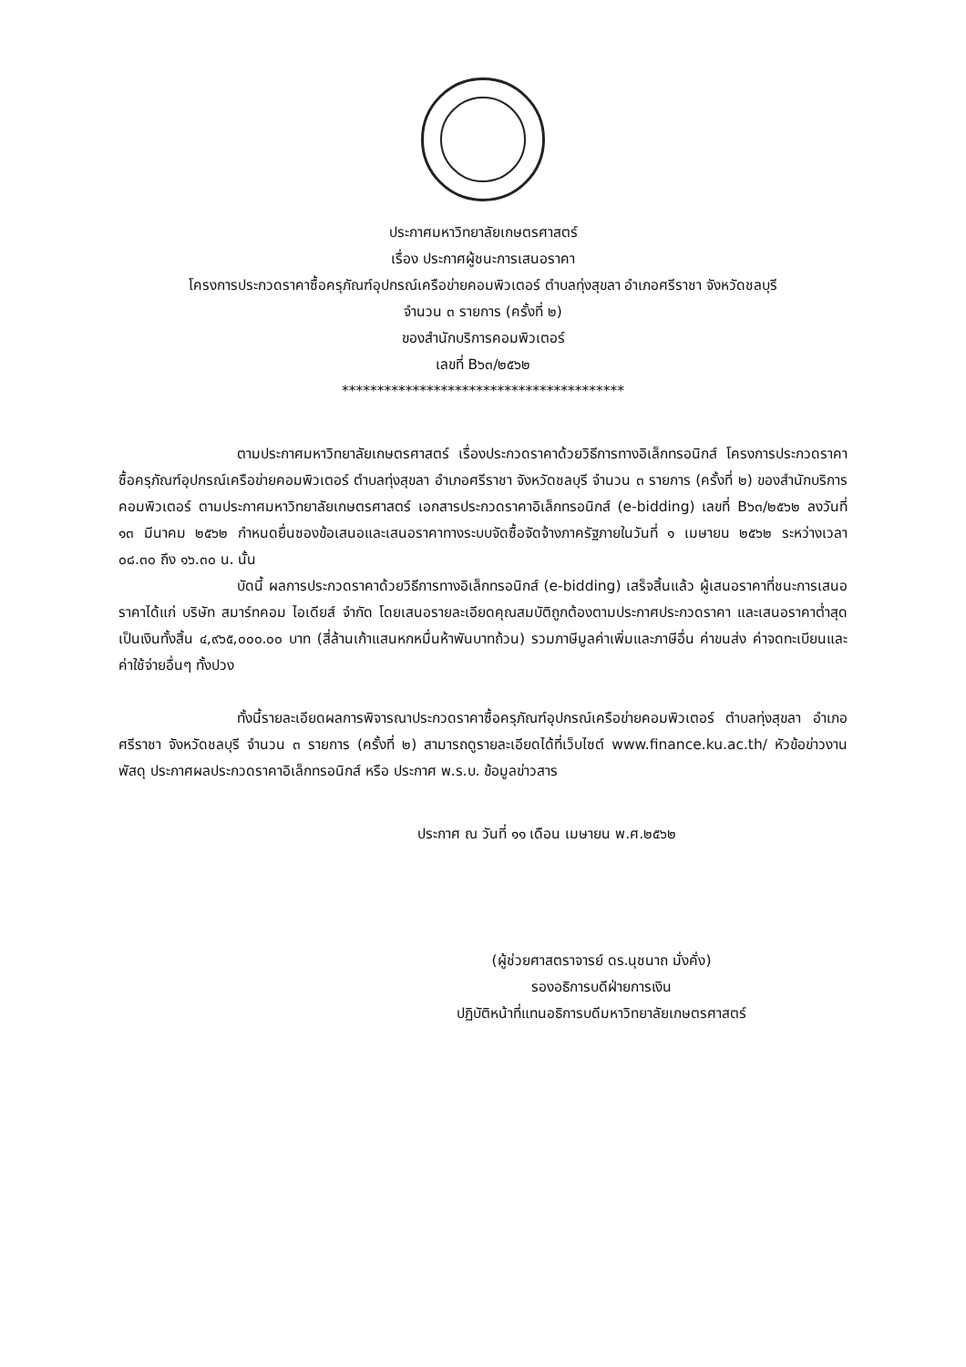ประกาศมหาวิทยาลัยเกษตรศาสตร์
เรื่อง ประกาศผู้ชนะการเสนอราคา
โครงการประกวดราคาซื้อครุภัณฑ์อุปกรณ์เครือข่ายคอมพิวเตอร์ ตำบลทุ่งสุขลา อำเภอศรีราชา จังหวัดชลบุรี
จำนวน ๓ รายการ (ครั้งที่ ๒)
ของสำนักบริการคอมพิวเตอร์
เลขที่ B๖๓/๒๕๖๒
****************************************
ตามประกาศมหาวิทยาลัยเกษตรศาสตร์ เรื่องประกวดราคาด้วยวิธีการทางอิเล็กทรอนิกส์ โครงการประกวดราคาซื้อครุภัณฑ์อุปกรณ์เครือข่ายคอมพิวเตอร์ ตำบลทุ่งสุขลา อำเภอศรีราชา จังหวัดชลบุรี จำนวน ๓ รายการ (ครั้งที่ ๒) ของสำนักบริการคอมพิวเตอร์ ตามประกาศมหาวิทยาลัยเกษตรศาสตร์ เอกสารประกวดราคาอิเล็กทรอนิกส์ (e-bidding) เลขที่ B๖๓/๒๕๖๒ ลงวันที่ ๑๓ มีนาคม ๒๕๖๒ กำหนดยื่นซองข้อเสนอและเสนอราคาทางระบบจัดซื้อจัดจ้างภาครัฐภายในวันที่ ๑ เมษายน ๒๕๖๒ ระหว่างเวลา ๐๘.๓๐ ถึง ๑๖.๓๐ น. นั้น
บัดนี้ ผลการประกวดราคาด้วยวิธีการทางอิเล็กทรอนิกส์ (e-bidding) เสร็จสิ้นแล้ว ผู้เสนอราคาที่ชนะการเสนอราคาได้แก่ บริษัท สมาร์ทคอม ไอเดียส์ จำกัด โดยเสนอรายละเอียดคุณสมบัติถูกต้องตามประกาศประกวดราคา และเสนอราคาต่ำสุด เป็นเงินทั้งสิ้น ๔,๙๖๕,๐๐๐.๐๐ บาท (สี่ล้านเก้าแสนหกหมื่นห้าพันบาทถ้วน) รวมภาษีมูลค่าเพิ่มและภาษีอื่น ค่าขนส่ง ค่าจดทะเบียนและค่าใช้จ่ายอื่นๆ ทั้งปวง
ทั้งนี้รายละเอียดผลการพิจารณาประกวดราคาซื้อครุภัณฑ์อุปกรณ์เครือข่ายคอมพิวเตอร์ ตำบลทุ่งสุขลา อำเภอศรีราชา จังหวัดชลบุรี จำนวน ๓ รายการ (ครั้งที่ ๒) สามารถดูรายละเอียดได้ที่เว็บไซต์ www.finance.ku.ac.th/ หัวข้อข่าวงานพัสดุ ประกาศผลประกวดราคาอิเล็กทรอนิกส์ หรือ ประกาศ พ.ร.บ. ข้อมูลข่าวสาร
ประกาศ ณ วันที่ ๑๑ เดือน เมษายน พ.ศ.๒๕๖๒
(ผู้ช่วยศาสตราจารย์ ดร.นุชนาถ มั่งคั่ง)
รองอธิการบดีฝ่ายการเงิน
ปฏิบัติหน้าที่แทนอธิการบดีมหาวิทยาลัยเกษตรศาสตร์